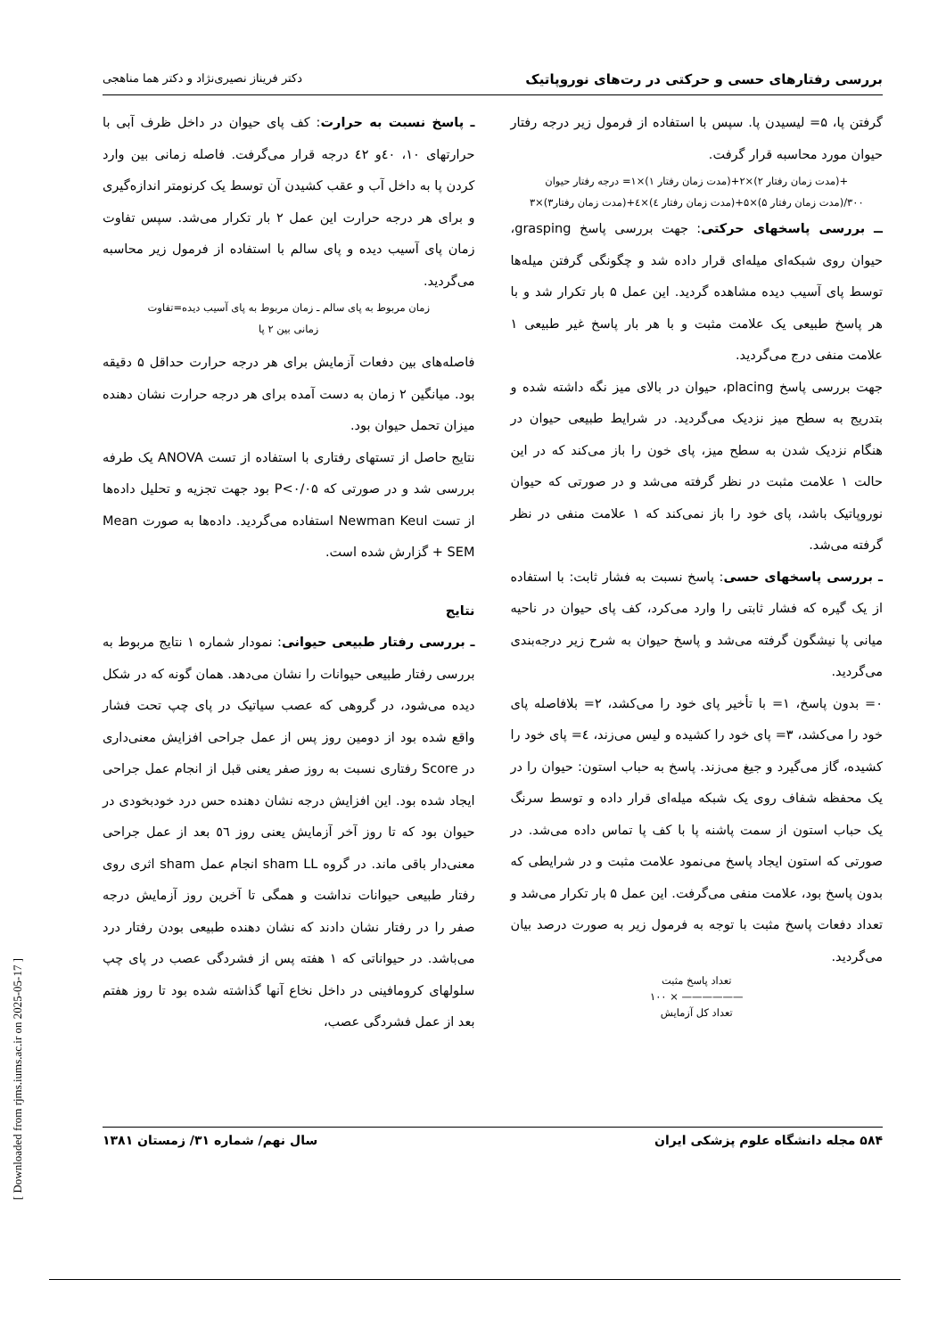بررسی رفتارهای حسی و حرکتی در رت‌های نوروپاتیک دکتر فریناز نصیری‌نژاد و دکتر هما مناهجی
گرفتن پا، ۵= لیسیدن پا. سپس با استفاده از فرمول زیر درجه رفتار حیوان مورد محاسبه قرار گرفت.
+(مدت زمان رفتار ۲)×۲+(مدت زمان رفتار ۱)×۱= درجه رفتار حیوان
۳۰۰/(مدت زمان رفتار ۵)×۵+(مدت زمان رفتار ٤)×٤+(مدت زمان رفتار۳)×۳
ــ بررسی پاسخهای حرکتی: جهت بررسی پاسخ grasping، حیوان روی شبکه‌ای میله‌ای قرار داده شد و چگونگی گرفتن میله‌ها توسط پای آسیب دیده مشاهده گردید. این عمل ۵ بار تکرار شد و با هر پاسخ طبیعی یک علامت مثبت و با هر بار پاسخ غیر طبیعی ۱ علامت منفی درج می‌گردید.
جهت بررسی پاسخ placing، حیوان در بالای میز نگه داشته شده و بتدریج به سطح میز نزدیک می‌گردید. در شرایط طبیعی حیوان در هنگام نزدیک شدن به سطح میز، پای خون را باز می‌کند که در این حالت ۱ علامت مثبت در نظر گرفته می‌شد و در صورتی که حیوان نوروپاتیک باشد، پای خود را باز نمی‌کند که ۱ علامت منفی در نظر گرفته می‌شد.
ـ بررسی پاسخهای حسی: پاسخ نسبت به فشار ثابت: با استفاده از یک گیره که فشار ثابتی را وارد می‌کرد، کف پای حیوان در ناحیه میانی پا نیشگون گرفته می‌شد و پاسخ حیوان به شرح زیر درجه‌بندی می‌گردید.
۰= بدون پاسخ، ۱= با تأخیر پای خود را می‌کشد، ۲= بلافاصله پای خود را می‌کشد، ۳= پای خود را کشیده و لیس می‌زند، ٤= پای خود را کشیده، گاز می‌گیرد و جیغ می‌زند. پاسخ به حباب استون: حیوان را در یک محفظه شفاف روی یک شبکه میله‌ای قرار داده و توسط سرنگ یک حباب استون از سمت پاشنه پا با کف پا تماس داده می‌شد. در صورتی که استون ایجاد پاسخ می‌نمود علامت مثبت و در شرایطی که بدون پاسخ بود، علامت منفی می‌گرفت. این عمل ۵ بار تکرار می‌شد و تعداد دفعات پاسخ مثبت با توجه به فرمول زیر به صورت درصد بیان می‌گردید.
تعداد پاسخ مثبت
—————— × ۱۰۰
تعداد کل آزمایش
ـ پاسخ نسبت به حرارت: کف پای حیوان در داخل ظرف آبی با حرارتهای ۱۰، ٤۰و ٤۲ درجه قرار می‌گرفت. فاصله زمانی بین وارد کردن پا به داخل آب و عقب کشیدن آن توسط یک کرنومتر اندازه‌گیری و برای هر درجه حرارت این عمل ۲ بار تکرار می‌شد. سپس تفاوت زمان پای آسیب دیده و پای سالم با استفاده از فرمول زیر محاسبه می‌گردید.
زمان مربوط به پای سالم ـ زمان مربوط به پای آسیب دیده=تفاوت
زمانی بین ۲ پا
فاصله‌های بین دفعات آزمایش برای هر درجه حرارت حداقل ۵ دقیقه بود. میانگین ۲ زمان به دست آمده برای هر درجه حرارت نشان دهنده میزان تحمل حیوان بود.
نتایج حاصل از تستهای رفتاری با استفاده از تست ANOVA یک طرفه بررسی شد و در صورتی که P<۰/۰۵ بود جهت تجزیه و تحلیل داده‌ها از تست Newman Keul استفاده می‌گردید. داده‌ها به صورت Mean + SEM گزارش شده است.
نتایج
ـ بررسی رفتار طبیعی حیوانی: نمودار شماره ۱ نتایج مربوط به بررسی رفتار طبیعی حیوانات را نشان می‌دهد. همان گونه که در شکل دیده می‌شود، در گروهی که عصب سیاتیک در پای چپ تحت فشار واقع شده بود از دومین روز پس از عمل جراحی افزایش معنی‌داری در Score رفتاری نسبت به روز صفر یعنی قبل از انجام عمل جراحی ایجاد شده بود. این افزایش درجه نشان دهنده حس درد خودبخودی در حیوان بود که تا روز آخر آزمایش یعنی روز ٥٦ بعد از عمل جراحی معنی‌دار باقی ماند. در گروه sham LL انجام عمل sham اثری روی رفتار طبیعی حیوانات نداشت و همگی تا آخرین روز آزمایش درجه صفر را در رفتار نشان دادند که نشان دهنده طبیعی بودن رفتار درد می‌باشد. در حیواناتی که ۱ هفته پس از فشردگی عصب در پای چپ سلولهای کرومافینی در داخل نخاع آنها گذاشته شده بود تا روز هفتم بعد از عمل فشردگی عصب،
۵۸۴ مجله دانشگاه علوم پزشکی ایران سال نهم/ شماره ۳۱/ زمستان ۱۳۸۱
[ Downloaded from rjms.iums.ac.ir on 2025-05-17 ]